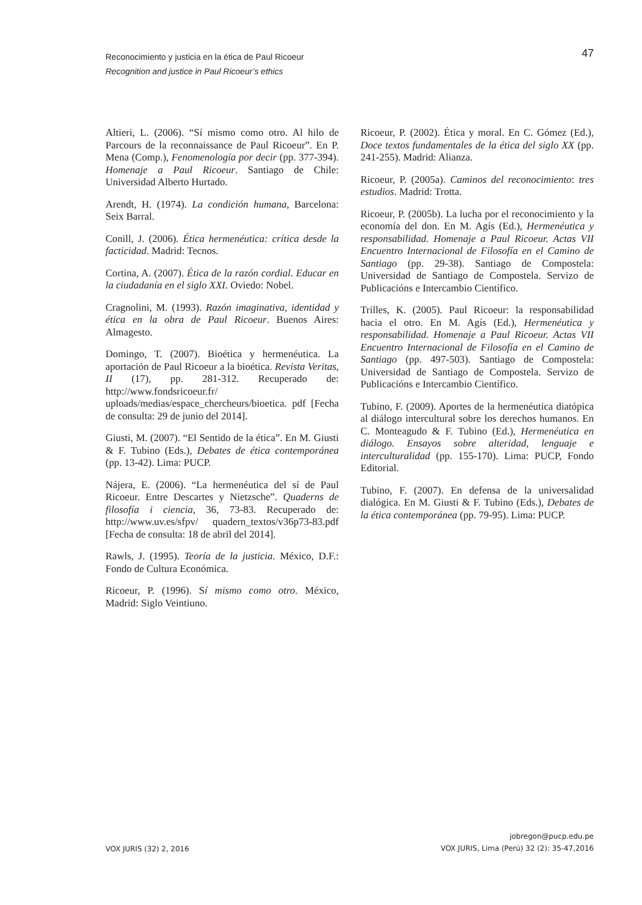47 Reconocimiento y justicia en la ética de Paul Ricoeur
Recognition and justice in Paul Ricoeur’s ethics
Altieri, L. (2006). “Sí mismo como otro. Al hilo de Parcours de la reconnaissance de Paul Ricoeur”. En P. Mena (Comp.), Fenomenología por decir (pp. 377-394). Homenaje a Paul Ricoeur. Santiago de Chile: Universidad Alberto Hurtado.
Arendt, H. (1974). La condición humana, Barcelona: Seix Barral.
Conill, J. (2006). Ética hermenéutica: crítica desde la facticidad. Madrid: Tecnos.
Cortina, A. (2007). Ética de la razón cordial. Educar en la ciudadanía en el siglo XXI. Oviedo: Nobel.
Cragnolini, M. (1993). Razón imaginativa, identidad y ética en la obra de Paul Ricoeur. Buenos Aires: Almagesto.
Domingo, T. (2007). Bioética y hermenéutica. La aportación de Paul Ricoeur a la bioética. Revista Veritas, II (17), pp. 281-312. Recuperado de: http://www.fondsricoeur.fr/ uploads/medias/espace_chercheurs/bioetica. pdf [Fecha de consulta: 29 de junio del 2014].
Giusti, M. (2007). “El Sentido de la ética”. En M. Giusti & F. Tubino (Eds.), Debates de ética contemporánea (pp. 13-42). Lima: PUCP.
Nájera, E. (2006). “La hermenéutica del sí de Paul Ricoeur. Entre Descartes y Nietzsche”. Quaderns de filosofía i ciencia, 36, 73-83. Recuperado de: http://www.uv.es/sfpv/ quadern_textos/v36p73-83.pdf [Fecha de consulta: 18 de abril del 2014].
Rawls, J. (1995). Teoría de la justicia. México, D.F.: Fondo de Cultura Económica.
Ricoeur, P. (1996). Sí mismo como otro. México, Madrid: Siglo Veintiuno.
Ricoeur, P. (2002). Ética y moral. En C. Gómez (Ed.), Doce textos fundamentales de la ética del siglo XX (pp. 241-255). Madrid: Alianza.
Ricoeur, P. (2005a). Caminos del reconocimiento: tres estudios. Madrid: Trotta.
Ricoeur, P. (2005b). La lucha por el reconocimiento y la economía del don. En M. Agís (Ed.), Hermenéutica y responsabilidad. Homenaje a Paul Ricoeur. Actas VII Encuentro Internacional de Filosofía en el Camino de Santiago (pp. 29-38). Santiago de Compostela: Universidad de Santiago de Compostela. Servizo de Publicacións e Intercambio Científico.
Trilles, K. (2005). Paul Ricoeur: la responsabilidad hacia el otro. En M. Agís (Ed.), Hermenéutica y responsabilidad. Homenaje a Paul Ricoeur. Actas VII Encuentro Internacional de Filosofía en el Camino de Santiago (pp. 497-503). Santiago de Compostela: Universidad de Santiago de Compostela. Servizo de Publicacións e Intercambio Científico.
Tubino, F. (2009). Aportes de la hermenéutica diatópica al diálogo intercultural sobre los derechos humanos. En C. Monteagudo & F. Tubino (Ed.), Hermenéutica en diálogo. Ensayos sobre alteridad, lenguaje e interculturalidad (pp. 155-170). Lima: PUCP, Fondo Editorial.
Tubino, F. (2007). En defensa de la universalidad dialógica. En M. Giusti & F. Tubino (Eds.), Debates de la ética contemporánea (pp. 79-95). Lima: PUCP.
VOX JURIS (32) 2, 2016
jobregon@pucp.edu.pe
VOX JURIS, Lima (Perú) 32 (2): 35-47,2016